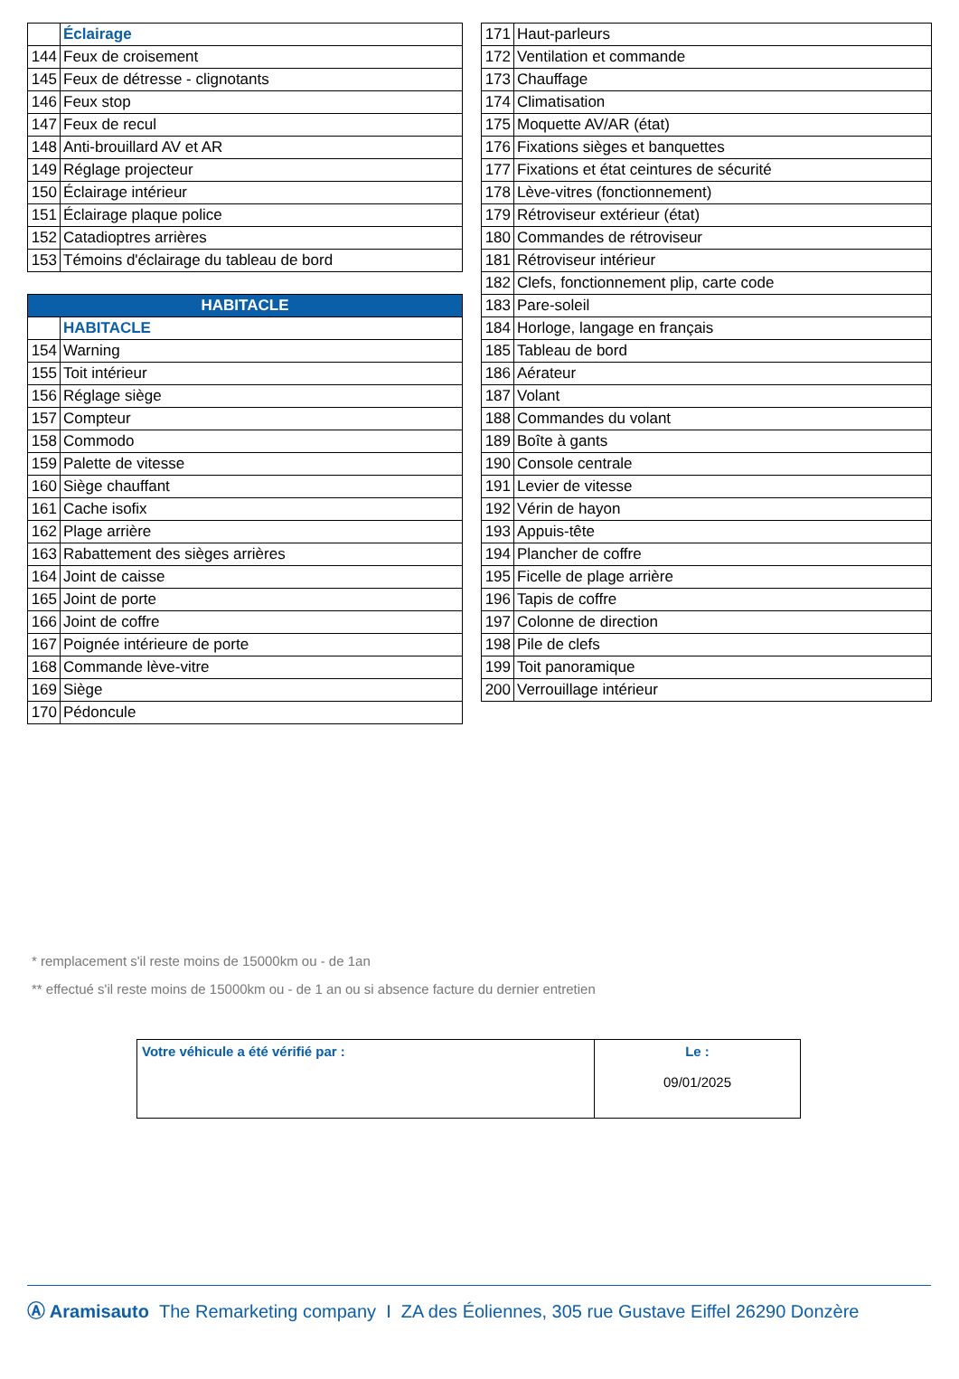| | Éclairage |
| 144 | Feux de croisement |
| 145 | Feux de détresse - clignotants |
| 146 | Feux stop |
| 147 | Feux de recul |
| 148 | Anti-brouillard AV et AR |
| 149 | Réglage projecteur |
| 150 | Éclairage intérieur |
| 151 | Éclairage plaque police |
| 152 | Catadioptres arrières |
| 153 | Témoins d'éclairage du tableau de bord |
| HABITACLE | |
| --- | --- |
| | HABITACLE |
| 154 | Warning |
| 155 | Toit intérieur |
| 156 | Réglage siège |
| 157 | Compteur |
| 158 | Commodo |
| 159 | Palette de vitesse |
| 160 | Siège chauffant |
| 161 | Cache isofix |
| 162 | Plage arrière |
| 163 | Rabattement des sièges arrières |
| 164 | Joint de caisse |
| 165 | Joint de porte |
| 166 | Joint de coffre |
| 167 | Poignée intérieure de porte |
| 168 | Commande lève-vitre |
| 169 | Siège |
| 170 | Pédoncule |
| 171 | Haut-parleurs |
| 172 | Ventilation et commande |
| 173 | Chauffage |
| 174 | Climatisation |
| 175 | Moquette AV/AR (état) |
| 176 | Fixations sièges et banquettes |
| 177 | Fixations et état ceintures de sécurité |
| 178 | Lève-vitres (fonctionnement) |
| 179 | Rétroviseur extérieur (état) |
| 180 | Commandes de rétroviseur |
| 181 | Rétroviseur intérieur |
| 182 | Clefs, fonctionnement plip, carte code |
| 183 | Pare-soleil |
| 184 | Horloge, langage en français |
| 185 | Tableau de bord |
| 186 | Aérateur |
| 187 | Volant |
| 188 | Commandes du volant |
| 189 | Boîte à gants |
| 190 | Console centrale |
| 191 | Levier de vitesse |
| 192 | Vérin de hayon |
| 193 | Appuis-tête |
| 194 | Plancher de coffre |
| 195 | Ficelle de plage arrière |
| 196 | Tapis de coffre |
| 197 | Colonne de direction |
| 198 | Pile de clefs |
| 199 | Toit panoramique |
| 200 | Verrouillage intérieur |
* remplacement s'il reste moins de 15000km ou - de 1an
** effectué s'il reste moins de 15000km ou - de 1 an ou si absence facture du dernier entretien
| Votre véhicule a été vérifié par : | Le : 09/01/2025 |
Ⓐ Aramisauto The Remarketing company I ZA des Éoliennes, 305 rue Gustave Eiffel 26290 Donzère